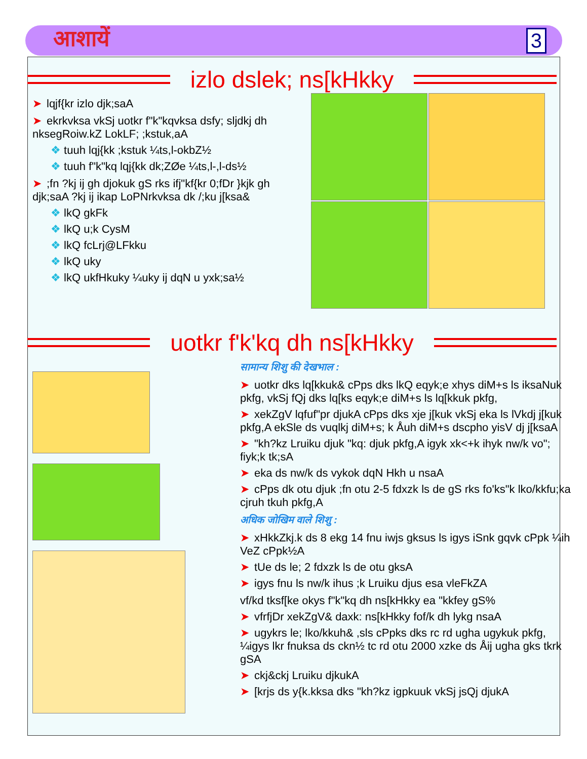आशायें 3
izlo dslek; ns[kHkky
➤ lqjf{kr izlo djk;saA
➤ ekrkvksa vkSj uotkr f"k"kqvksa dsfy; sljdkj dh nksegRoiw.kZ LokLF; ;kstuk,aA
❖ tuuh lqj{kk ;kstuk ¼ts,l-okbZ½
❖ tuuh f"k"kq lqj{kk dk;ZØe ¼ts,l-,l-ds½
➤;fn ?kj ij gh djokuk gS rks ifj"kf{kr 0;fDr }kjk gh djk;saA ?kj ij ikap LoPNrkvksa dk /;ku j[ksa&
❖ lkQ gkFk
❖ lkQ u;k CysM
❖ lkQ fcLrj@LFkku
❖ lkQ uky
❖ lkQ ukfHkuky ¼uky ij dqN u yxk;sa½
uotkr f'k'kq dh ns[kHkky
सामान्य शिशु की देखभाल :
➤ uotkr dks lq[kkuk& cPps dks lkQ eqyk;e xhys diM+s ls iksaNuk pkfg, vkSj fQj dks lq[ks eqyk;e diM+s ls lq[kkuk pkfg,
➤ xekZgV lqfuf"pr djukA cPps dks xje j[kuk vkSj eka ls lVkdj j[kuk pkfg,A ekSle ds vuqlkj diM+s; k Åuh diM+s dscpho yisV dj j[ksaA
➤ "kh?kz Lruiku djuk "kq: djuk pkfg,A igyk xk<+k ihyk nw/k vo"; fiyk;k tk;sA
➤ eka ds nw/k ds vykok dqN Hkh u nsaA
➤ cPps dk otu djuk ;fn otu 2-5 fdxzk ls de gS rks fo'ks"k lko/kkfu;ka cjruh tkuh pkfg,A
अधिक जोखिम वाले शिशु :
➤ xHkkZkj.k ds 8 ekg 14 fnu iwjs gksus ls igys iSnk gqvk cPpk ¼ih VeZ cPpk½A
➤ tUe ds le; 2 fdxzk ls de otu gksA
➤ igys fnu ls nw/k ihus ;k Lruiku djus esa vleFkZA
vf/kd tksf[ke okys f"k"kq dh ns[kHkky ea "kkfey gS%
➤ vfrfjDr xekZgV& daxk: ns[kHkky fof/k dh lykg nsaA
➤ ugykrs le; lko/kkuh& ,sls cPpks dks rc rd ugha ugykuk pkfg, ¼igys lkr fnuksa ds ckn½ tc rd otu 2000 xzke ds Åij ugha gks tkrk gSA
➤ ckj&ckj Lruiku djkukA
➤ [krjs ds y{k.kksa dks "kh?kz igpkuuk vkSj jsQj djukA